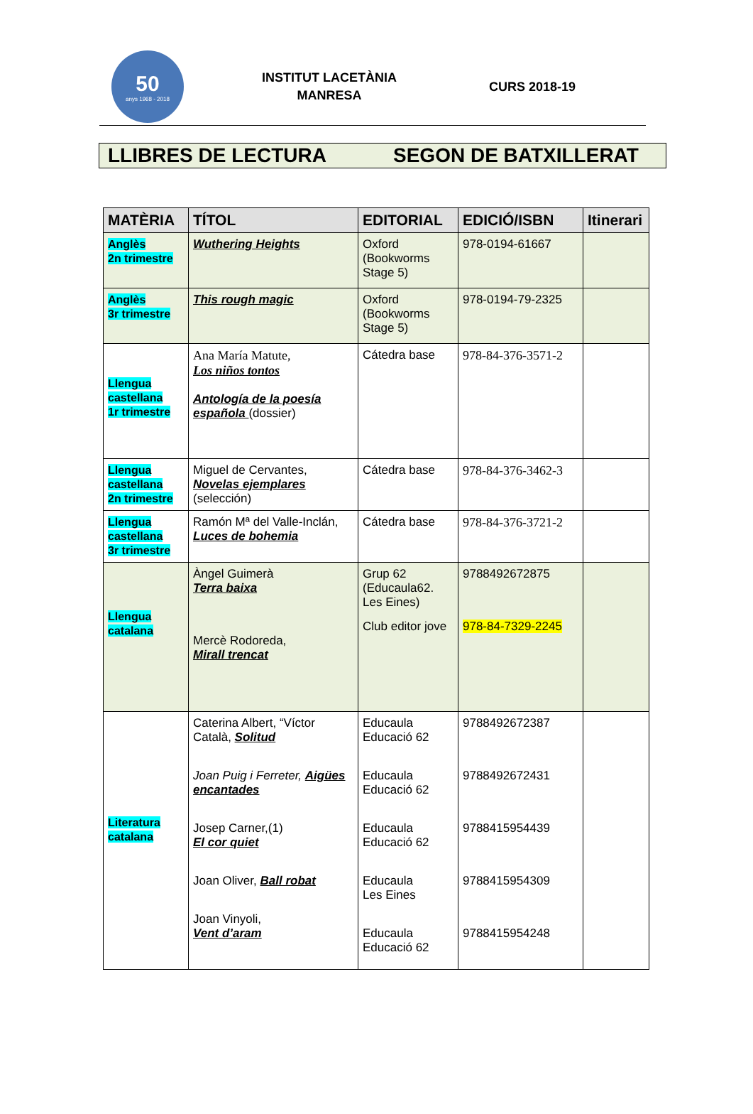50
anys 1968 - 2018
INSTITUT LACETÀNIA
MANRESA
CURS 2018-19
LLIBRES DE LECTURA SEGON DE BATXILLERAT
| MATÈRIA | TÍTOL | EDITORIAL | EDICIÓ/ISBN | Itinerari |
| --- | --- | --- | --- | --- |
| Anglès 2n trimestre | Wuthering Heights | Oxford (Bookworms Stage 5) | 978-0194-61667 | |
| Anglès 3r trimestre | This rough magic | Oxford (Bookworms Stage 5) | 978-0194-79-2325 | |
| Llengua castellana 1r trimestre | Ana María Matute, Los niños tontos Antología de la poesía española (dossier) | Cátedra base | 978-84-376-3571-2 | |
| Llengua castellana 2n trimestre | Miguel de Cervantes, Novelas ejemplares (selección) | Cátedra base | 978-84-376-3462-3 | |
| Llengua castellana 3r trimestre | Ramón Mª del Valle-Inclán, Luces de bohemia | Cátedra base | 978-84-376-3721-2 | |
| Llengua catalana | Àngel Guimerà Terra baixa Mercè Rodoreda, Mirall trencat | Grup 62 (Educaula62. Les Eines) Club editor jove | 9788492672875 978-84-7329-2245 | |
| Literatura catalana | Caterina Albert, “Víctor Català, Solitud Joan Puig i Ferreter, Aigües encantades Josep Carner,(1) El cor quiet Joan Oliver, Ball robat Joan Vinyoli, Vent d’aram | Educaula Educació 62 Educaula Educació 62 Educaula Educació 62 Educaula Les Eines Educaula Educació 62 | 9788492672387 9788492672431 9788415954439 9788415954309 9788415954248 | |